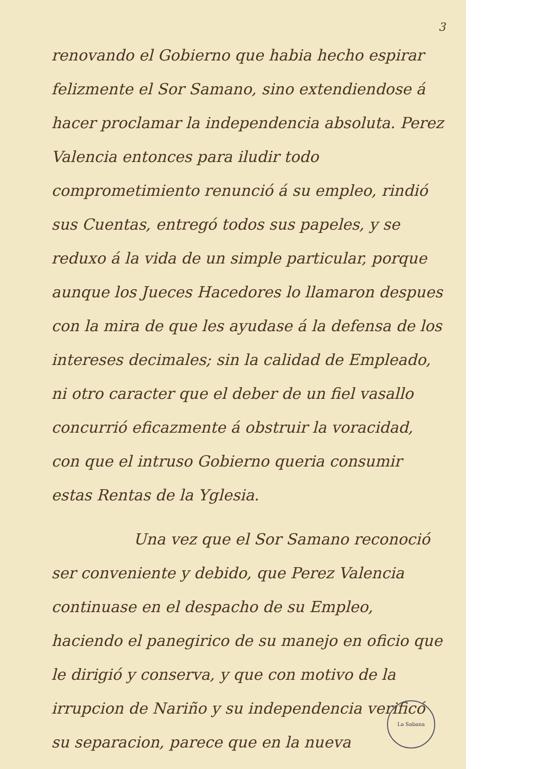3
renovando el Gobierno que habia hecho espirar felizmente el Sor Samano, sino extendiendose á hacer proclamar la independencia absoluta. Perez Valencia entonces para iludir todo comprometimiento renunció á su empleo, rindió sus Cuentas, entregó todos sus papeles, y se reduxo á la vida de un simple particular, porque aunque los Jueces Hacedores lo llamaron despues con la mira de que les ayudase á la defensa de los intereses decimales; sin la calidad de Empleado, ni otro caracter que el deber de un fiel vasallo concurrió eficazmente á obstruir la voracidad, con que el intruso Gobierno queria consumir estas Rentas de la Yglesia.
Una vez que el Sor Samano reconoció ser conveniente y debido, que Perez Valencia continuase en el despacho de su Empleo, haciendo el panegirico de su manejo en oficio que le dirigió y conserva, y que con motivo de la irrupcion de Nariño y su independencia verificó su separacion, parece que en la nueva
La Sabana